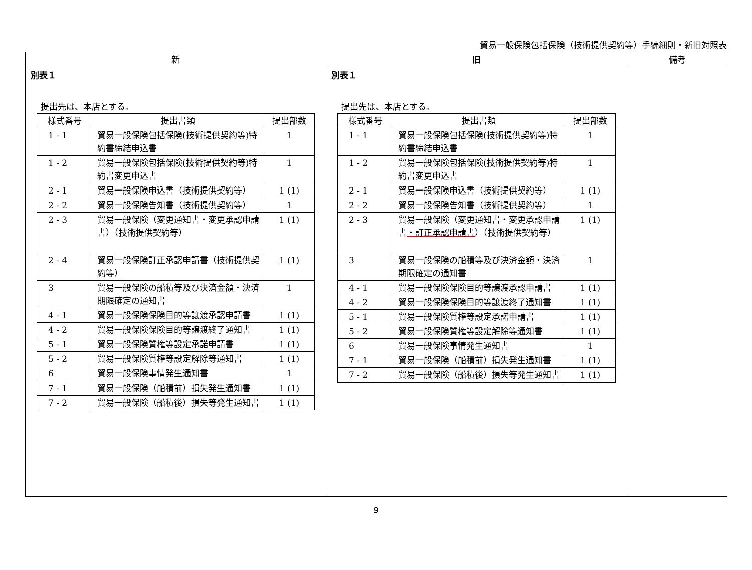貿易一般保険包括保険（技術提供契約等）手続細則・新旧対照表
| 新 | 旧 | 備考 |
| --- | --- | --- |
| 別表１ 提出先は、本店とする。 / 様式番号 / 提出書類 / 提出部数 / / --- / --- / --- / / 1 - 1 / 貿易一般保険包括保険(技術提供契約等)特約書締結申込書 / 1 / / 1 - 2 / 貿易一般保険包括保険(技術提供契約等)特約書変更申込書 / 1 / / 2 - 1 / 貿易一般保険申込書（技術提供契約等） / 1 (1) / / 2 - 2 / 貿易一般保険告知書（技術提供契約等） / 1 / / 2 - 3 / 貿易一般保険（変更通知書・変更承認申請書）（技術提供契約等） / 1 (1) / / 2 - 4 / 貿易一般保険訂正承認申請書（技術提供契約等） / 1 (1) / / 3 / 貿易一般保険の船積等及び決済金額・決済期限確定の通知書 / 1 / / 4 - 1 / 貿易一般保険保険目的等譲渡承認申請書 / 1 (1) / / 4 - 2 / 貿易一般保険保険目的等譲渡終了通知書 / 1 (1) / / 5 - 1 / 貿易一般保険質権等設定承諾申請書 / 1 (1) / / 5 - 2 / 貿易一般保険質権等設定解除等通知書 / 1 (1) / / 6 / 貿易一般保険事情発生通知書 / 1 / / 7 - 1 / 貿易一般保険（船積前）損失発生通知書 / 1 (1) / / 7 - 2 / 貿易一般保険（船積後）損失等発生通知書 / 1 (1) / | 別表１ 提出先は、本店とする。 / 様式番号 / 提出書類 / 提出部数 / / --- / --- / --- / / 1 - 1 / 貿易一般保険包括保険(技術提供契約等)特約書締結申込書 / 1 / / 1 - 2 / 貿易一般保険包括保険(技術提供契約等)特約書変更申込書 / 1 / / 2 - 1 / 貿易一般保険申込書（技術提供契約等） / 1 (1) / / 2 - 2 / 貿易一般保険告知書（技術提供契約等） / 1 / / 2 - 3 / 貿易一般保険（変更通知書・変更承認申請書 ・訂正承認申請書 ）（技術提供契約等） / 1 (1) / / 3 / 貿易一般保険の船積等及び決済金額・決済期限確定の通知書 / 1 / / 4 - 1 / 貿易一般保険保険目的等譲渡承認申請書 / 1 (1) / / 4 - 2 / 貿易一般保険保険目的等譲渡終了通知書 / 1 (1) / / 5 - 1 / 貿易一般保険質権等設定承諾申請書 / 1 (1) / / 5 - 2 / 貿易一般保険質権等設定解除等通知書 / 1 (1) / / 6 / 貿易一般保険事情発生通知書 / 1 / / 7 - 1 / 貿易一般保険（船積前）損失発生通知書 / 1 (1) / / 7 - 2 / 貿易一般保険（船積後）損失等発生通知書 / 1 (1) / | |
9